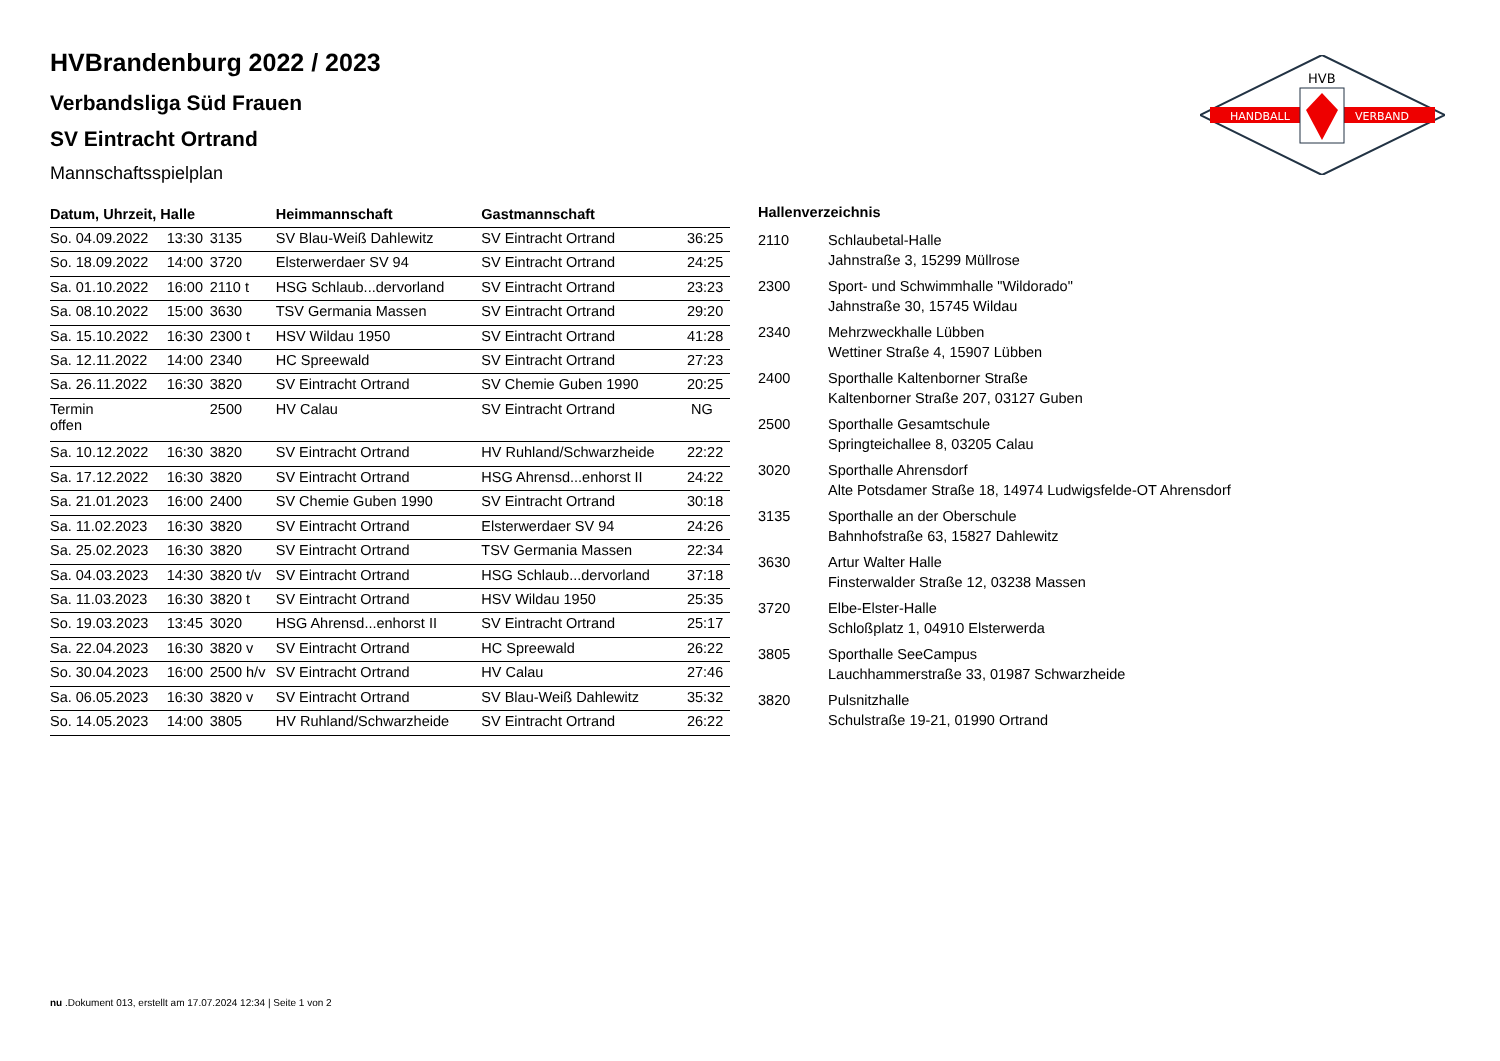HANDBALL
VERBAND
HVB
HVBrandenburg 2022 / 2023
Verbandsliga Süd Frauen
SV Eintracht Ortrand
Mannschaftsspielplan
| Datum, Uhrzeit, Halle | | | Heimmannschaft | Gastmannschaft | |
| --- | --- | --- | --- | --- | --- |
| So. 04.09.2022 | 13:30 | 3135 | SV Blau-Weiß Dahlewitz | SV Eintracht Ortrand | 36:25 |
| So. 18.09.2022 | 14:00 | 3720 | Elsterwerdaer SV 94 | SV Eintracht Ortrand | 24:25 |
| Sa. 01.10.2022 | 16:00 | 2110 t | HSG Schlaub...dervorland | SV Eintracht Ortrand | 23:23 |
| Sa. 08.10.2022 | 15:00 | 3630 | TSV Germania Massen | SV Eintracht Ortrand | 29:20 |
| Sa. 15.10.2022 | 16:30 | 2300 t | HSV Wildau 1950 | SV Eintracht Ortrand | 41:28 |
| Sa. 12.11.2022 | 14:00 | 2340 | HC Spreewald | SV Eintracht Ortrand | 27:23 |
| Sa. 26.11.2022 | 16:30 | 3820 | SV Eintracht Ortrand | SV Chemie Guben 1990 | 20:25 |
| Termin offen | | 2500 | HV Calau | SV Eintracht Ortrand | NG |
| Sa. 10.12.2022 | 16:30 | 3820 | SV Eintracht Ortrand | HV Ruhland/Schwarzheide | 22:22 |
| Sa. 17.12.2022 | 16:30 | 3820 | SV Eintracht Ortrand | HSG Ahrensd...enhorst II | 24:22 |
| Sa. 21.01.2023 | 16:00 | 2400 | SV Chemie Guben 1990 | SV Eintracht Ortrand | 30:18 |
| Sa. 11.02.2023 | 16:30 | 3820 | SV Eintracht Ortrand | Elsterwerdaer SV 94 | 24:26 |
| Sa. 25.02.2023 | 16:30 | 3820 | SV Eintracht Ortrand | TSV Germania Massen | 22:34 |
| Sa. 04.03.2023 | 14:30 | 3820 t/v | SV Eintracht Ortrand | HSG Schlaub...dervorland | 37:18 |
| Sa. 11.03.2023 | 16:30 | 3820 t | SV Eintracht Ortrand | HSV Wildau 1950 | 25:35 |
| So. 19.03.2023 | 13:45 | 3020 | HSG Ahrensd...enhorst II | SV Eintracht Ortrand | 25:17 |
| Sa. 22.04.2023 | 16:30 | 3820 v | SV Eintracht Ortrand | HC Spreewald | 26:22 |
| So. 30.04.2023 | 16:00 | 2500 h/v | SV Eintracht Ortrand | HV Calau | 27:46 |
| Sa. 06.05.2023 | 16:30 | 3820 v | SV Eintracht Ortrand | SV Blau-Weiß Dahlewitz | 35:32 |
| So. 14.05.2023 | 14:00 | 3805 | HV Ruhland/Schwarzheide | SV Eintracht Ortrand | 26:22 |
| Hallenverzeichnis | |
| --- | --- |
| 2110 | Schlaubetal-Halle Jahnstraße 3, 15299 Müllrose |
| 2300 | Sport- und Schwimmhalle "Wildorado" Jahnstraße 30, 15745 Wildau |
| 2340 | Mehrzweckhalle Lübben Wettiner Straße 4, 15907 Lübben |
| 2400 | Sporthalle Kaltenborner Straße Kaltenborner Straße 207, 03127 Guben |
| 2500 | Sporthalle Gesamtschule Springteichallee 8, 03205 Calau |
| 3020 | Sporthalle Ahrensdorf Alte Potsdamer Straße 18, 14974 Ludwigsfelde-OT Ahrensdorf |
| 3135 | Sporthalle an der Oberschule Bahnhofstraße 63, 15827 Dahlewitz |
| 3630 | Artur Walter Halle Finsterwalder Straße 12, 03238 Massen |
| 3720 | Elbe-Elster-Halle Schloßplatz 1, 04910 Elsterwerda |
| 3805 | Sporthalle SeeCampus Lauchhammerstraße 33, 01987 Schwarzheide |
| 3820 | Pulsnitzhalle Schulstraße 19-21, 01990 Ortrand |
nu .Dokument 013, erstellt am 17.07.2024 12:34 | Seite 1 von 2